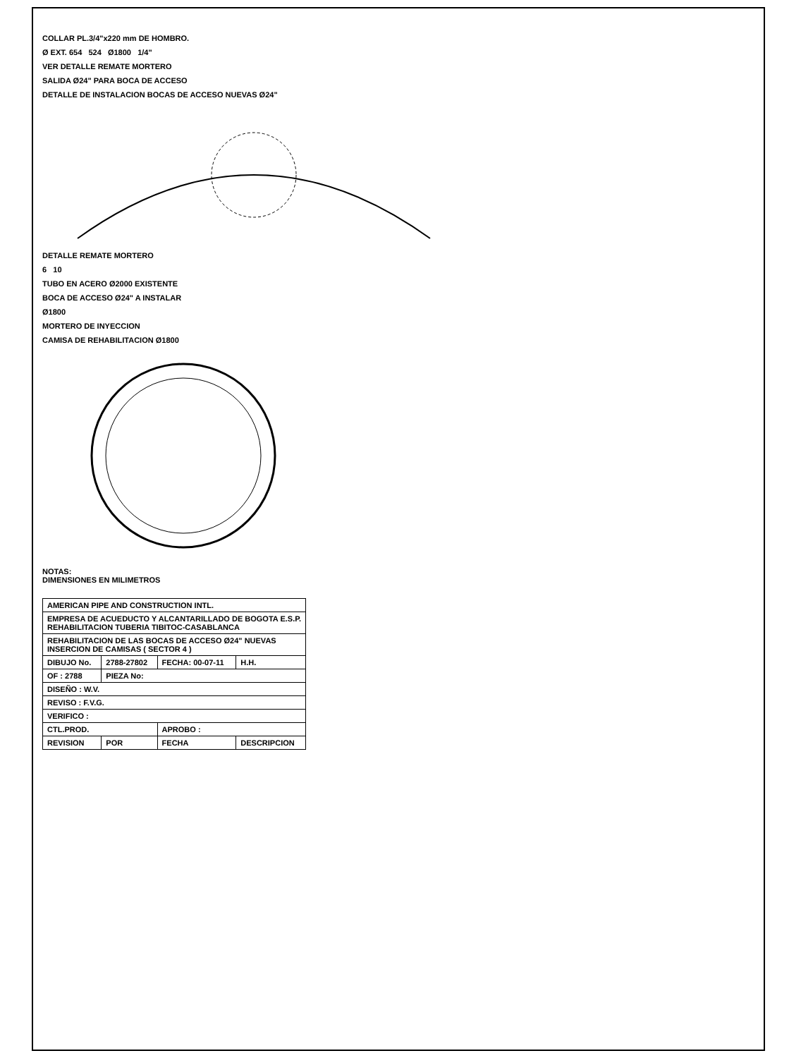COLLAR PL.3/4"x220 mm DE HOMBRO.
Ø EXT. 654 524 Ø1800 1/4"
VER DETALLE REMATE MORTERO
SALIDA Ø24" PARA BOCA DE ACCESO
DETALLE DE INSTALACION BOCAS DE ACCESO NUEVAS Ø24"
DETALLE REMATE MORTERO
6 10
TUBO EN ACERO Ø2000 EXISTENTE
BOCA DE ACCESO Ø24" A INSTALAR
Ø1800
MORTERO DE INYECCION
CAMISA DE REHABILITACION Ø1800
NOTAS:
DIMENSIONES EN MILIMETROS
| AMERICAN PIPE AND CONSTRUCTION INTL. | | | |
| EMPRESA DE ACUEDUCTO Y ALCANTARILLADO DE BOGOTA E.S.P. REHABILITACION TUBERIA TIBITOC-CASABLANCA | | | |
| REHABILITACION DE LAS BOCAS DE ACCESO Ø24" NUEVAS INSERCION DE CAMISAS ( SECTOR 4 ) | | | |
| DIBUJO No. | 2788-27802 | FECHA: 00-07-11 | H.H. |
| OF : 2788 | PIEZA No: | | |
| DISEÑO : W.V. | | | |
| REVISO : F.V.G. | | | |
| VERIFICO : | | | |
| CTL.PROD. | | APROBO : | |
| REVISION | POR | FECHA | DESCRIPCION |